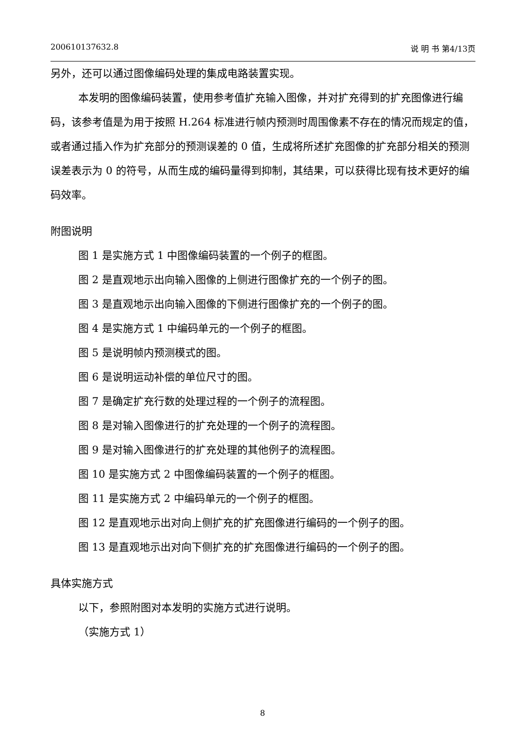200610137632.8 说 明 书 第4/13页
另外，还可以通过图像编码处理的集成电路装置实现。
本发明的图像编码装置，使用参考值扩充输入图像，并对扩充得到的扩充图像进行编码，该参考值是为用于按照 H.264 标准进行帧内预测时周围像素不存在的情况而规定的值，或者通过插入作为扩充部分的预测误差的 0 值，生成将所述扩充图像的扩充部分相关的预测误差表示为 0 的符号，从而生成的编码量得到抑制，其结果，可以获得比现有技术更好的编码效率。
附图说明
图 1 是实施方式 1 中图像编码装置的一个例子的框图。
图 2 是直观地示出向输入图像的上侧进行图像扩充的一个例子的图。
图 3 是直观地示出向输入图像的下侧进行图像扩充的一个例子的图。
图 4 是实施方式 1 中编码单元的一个例子的框图。
图 5 是说明帧内预测模式的图。
图 6 是说明运动补偿的单位尺寸的图。
图 7 是确定扩充行数的处理过程的一个例子的流程图。
图 8 是对输入图像进行的扩充处理的一个例子的流程图。
图 9 是对输入图像进行的扩充处理的其他例子的流程图。
图 10 是实施方式 2 中图像编码装置的一个例子的框图。
图 11 是实施方式 2 中编码单元的一个例子的框图。
图 12 是直观地示出对向上侧扩充的扩充图像进行编码的一个例子的图。
图 13 是直观地示出对向下侧扩充的扩充图像进行编码的一个例子的图。
具体实施方式
以下，参照附图对本发明的实施方式进行说明。
（实施方式 1）
8